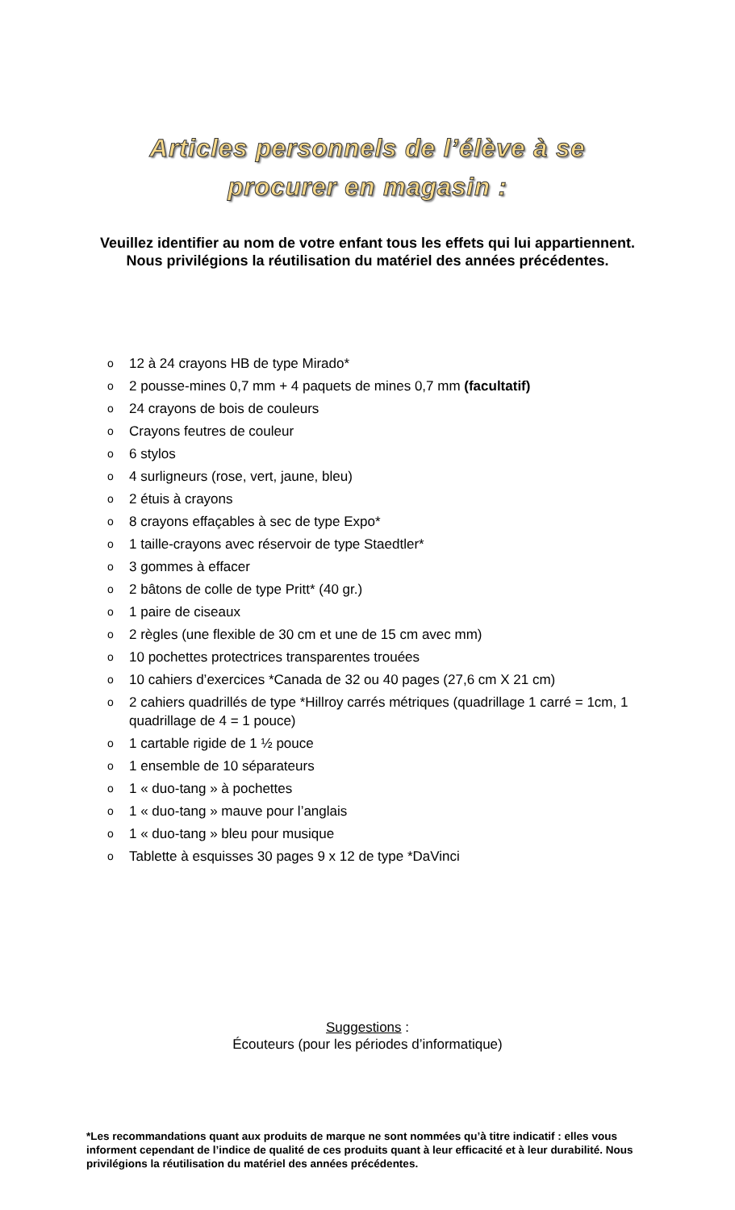Articles personnels de l’élève à se
procurer en magasin :
Veuillez identifier au nom de votre enfant tous les effets qui lui appartiennent. Nous privilégions la réutilisation du matériel des années précédentes.
o 12 à 24 crayons HB de type Mirado*
o 2 pousse-mines 0,7 mm + 4 paquets de mines 0,7 mm (facultatif)
o 24 crayons de bois de couleurs
o Crayons feutres de couleur
o 6 stylos
o 4 surligneurs (rose, vert, jaune, bleu)
o 2 étuis à crayons
o 8 crayons effaçables à sec de type Expo*
o 1 taille-crayons avec réservoir de type Staedtler*
o 3 gommes à effacer
o 2 bâtons de colle de type Pritt* (40 gr.)
o 1 paire de ciseaux
o 2 règles (une flexible de 30 cm et une de 15 cm avec mm)
o 10 pochettes protectrices transparentes trouées
o 10 cahiers d’exercices *Canada de 32 ou 40 pages (27,6 cm X 21 cm)
o 2 cahiers quadrillés de type *Hillroy carrés métriques (quadrillage 1 carré = 1cm, 1 quadrillage de 4 = 1 pouce)
o 1 cartable rigide de 1 ½ pouce
o 1 ensemble de 10 séparateurs
o 1 « duo-tang » à pochettes
o 1 « duo-tang » mauve pour l’anglais
o 1 « duo-tang » bleu pour musique
o Tablette à esquisses 30 pages 9 x 12 de type *DaVinci
Suggestions :
Écouteurs (pour les périodes d’informatique)
*Les recommandations quant aux produits de marque ne sont nommées qu’à titre indicatif : elles vous informent cependant de l’indice de qualité de ces produits quant à leur efficacité et à leur durabilité. Nous privilégions la réutilisation du matériel des années précédentes.